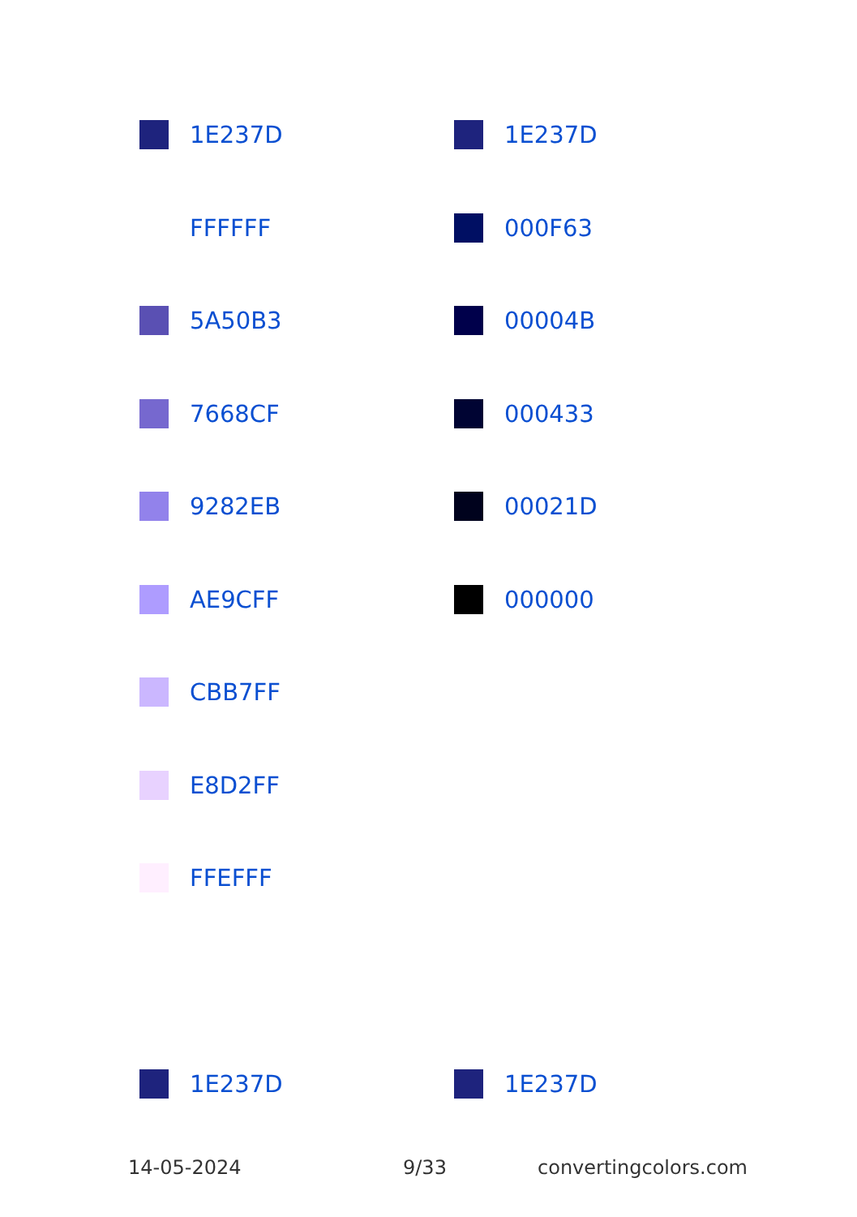1E237D
FFFFFF
5A50B3
7668CF
9282EB
AE9CFF
CBB7FF
E8D2FF
FFEFFF
1E237D
000F63
00004B
000433
00021D
000000
1E237D 1E237D
14-05-2024 9/33 convertingcolors.com